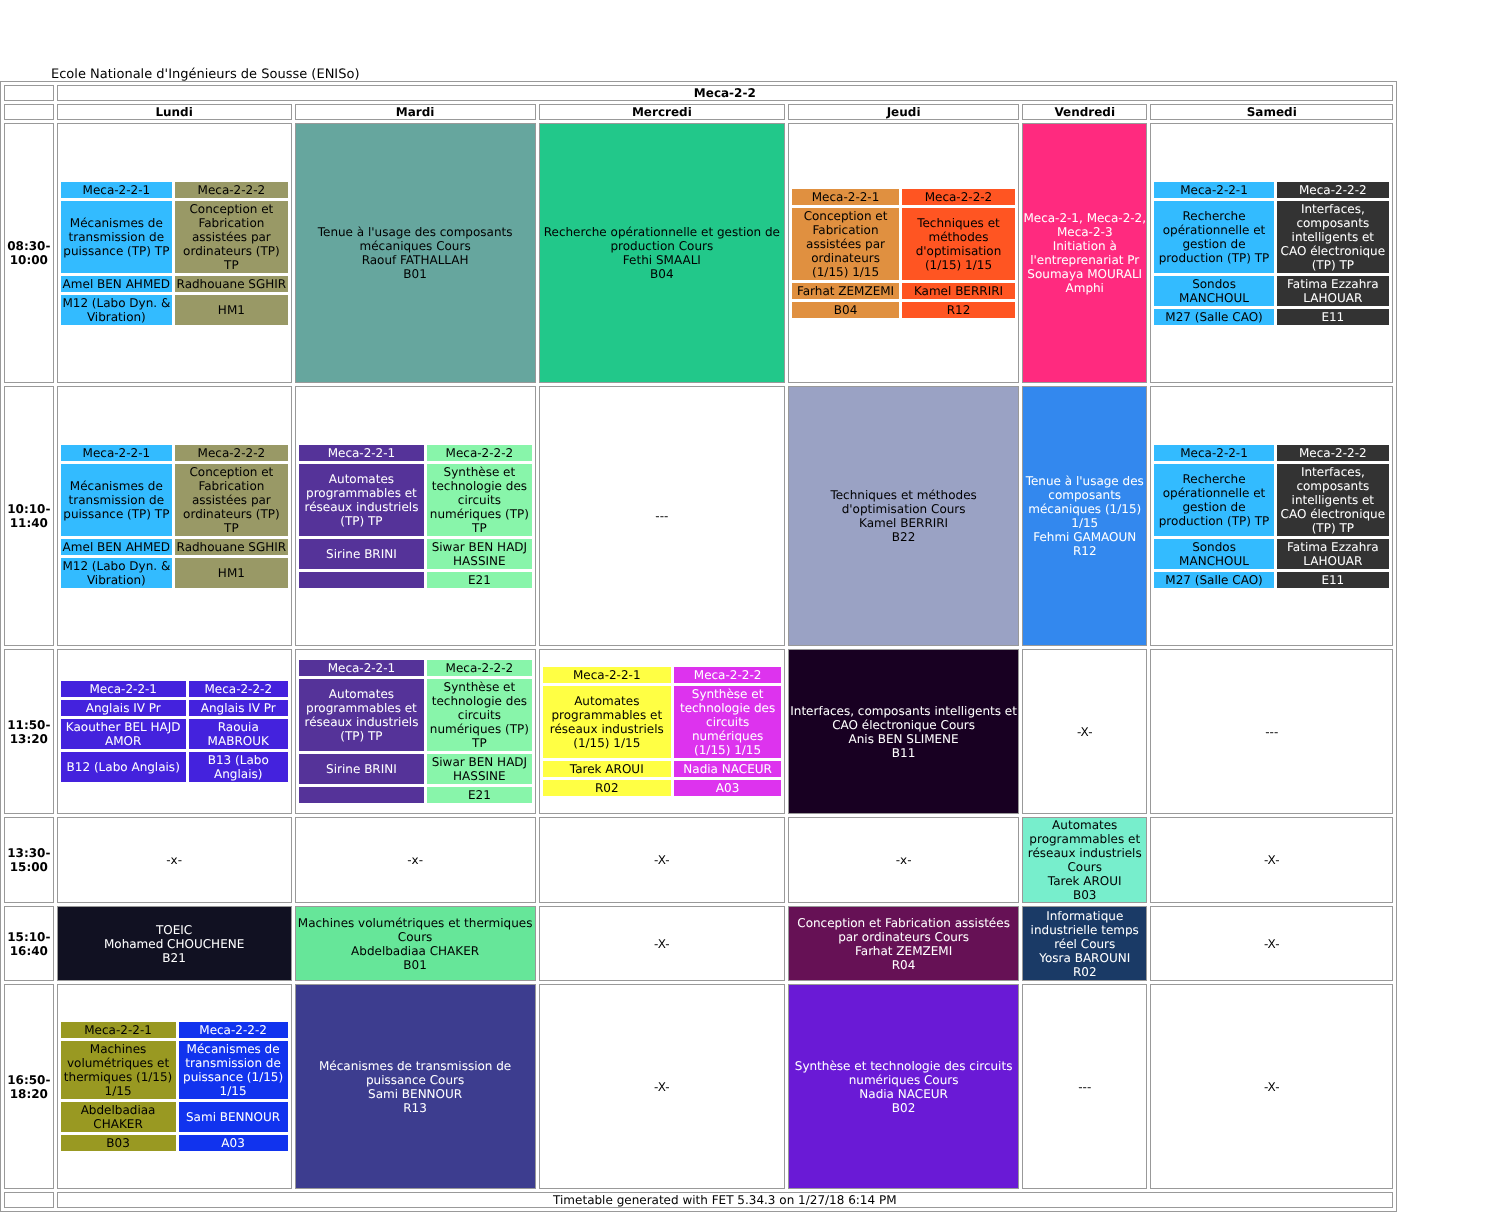Ecole Nationale d'Ingénieurs de Sousse (ENISo)
| | Meca-2-2 | | | | | |
| | Lundi | Mardi | Mercredi | Jeudi | Vendredi | Samedi |
| 08:30-10:00 | / Meca-2-2-1 / Meca-2-2-2 / / Mécanismes de transmission de puissance (TP) TP / Conception et Fabrication assistées par ordinateurs (TP) TP / / Amel BEN AHMED / Radhouane SGHIR / / M12 (Labo Dyn. & Vibration) / HM1 / | Tenue à l'usage des composants mécaniques Cours Raouf FATHALLAH B01 | Recherche opérationnelle et gestion de production Cours Fethi SMAALI B04 | / Meca-2-2-1 / Meca-2-2-2 / / Conception et Fabrication assistées par ordinateurs (1/15) 1/15 / Techniques et méthodes d'optimisation (1/15) 1/15 / / Farhat ZEMZEMI / Kamel BERRIRI / / B04 / R12 / | Meca-2-1, Meca-2-2, Meca-2-3 Initiation à l'entreprenariat Pr Soumaya MOURALI Amphi | / Meca-2-2-1 / Meca-2-2-2 / / Recherche opérationnelle et gestion de production (TP) TP / Interfaces, composants intelligents et CAO électronique (TP) TP / / Sondos MANCHOUL / Fatima Ezzahra LAHOUAR / / M27 (Salle CAO) / E11 / |
| 10:10-11:40 | / Meca-2-2-1 / Meca-2-2-2 / / Mécanismes de transmission de puissance (TP) TP / Conception et Fabrication assistées par ordinateurs (TP) TP / / Amel BEN AHMED / Radhouane SGHIR / / M12 (Labo Dyn. & Vibration) / HM1 / | / Meca-2-2-1 / Meca-2-2-2 / / Automates programmables et réseaux industriels (TP) TP / Synthèse et technologie des circuits numériques (TP) TP / / Sirine BRINI / Siwar BEN HADJ HASSINE / / / E21 / | --- | Techniques et méthodes d'optimisation Cours Kamel BERRIRI B22 | Tenue à l'usage des composants mécaniques (1/15) 1/15 Fehmi GAMAOUN R12 | / Meca-2-2-1 / Meca-2-2-2 / / Recherche opérationnelle et gestion de production (TP) TP / Interfaces, composants intelligents et CAO électronique (TP) TP / / Sondos MANCHOUL / Fatima Ezzahra LAHOUAR / / M27 (Salle CAO) / E11 / |
| 11:50-13:20 | / Meca-2-2-1 / Meca-2-2-2 / / Anglais IV Pr / Anglais IV Pr / / Kaouther BEL HAJD AMOR / Raouia MABROUK / / B12 (Labo Anglais) / B13 (Labo Anglais) / | / Meca-2-2-1 / Meca-2-2-2 / / Automates programmables et réseaux industriels (TP) TP / Synthèse et technologie des circuits numériques (TP) TP / / Sirine BRINI / Siwar BEN HADJ HASSINE / / / E21 / | / Meca-2-2-1 / Meca-2-2-2 / / Automates programmables et réseaux industriels (1/15) 1/15 / Synthèse et technologie des circuits numériques (1/15) 1/15 / / Tarek AROUI / Nadia NACEUR / / R02 / A03 / | Interfaces, composants intelligents et CAO électronique Cours Anis BEN SLIMENE B11 | -X- | --- |
| 13:30-15:00 | -x- | -x- | -X- | -x- | Automates programmables et réseaux industriels Cours Tarek AROUI B03 | -X- |
| 15:10-16:40 | TOEIC Mohamed CHOUCHENE B21 | Machines volumétriques et thermiques Cours Abdelbadiaa CHAKER B01 | -X- | Conception et Fabrication assistées par ordinateurs Cours Farhat ZEMZEMI R04 | Informatique industrielle temps réel Cours Yosra BAROUNI R02 | -X- |
| 16:50-18:20 | / Meca-2-2-1 / Meca-2-2-2 / / Machines volumétriques et thermiques (1/15) 1/15 / Mécanismes de transmission de puissance (1/15) 1/15 / / Abdelbadiaa CHAKER / Sami BENNOUR / / B03 / A03 / | Mécanismes de transmission de puissance Cours Sami BENNOUR R13 | -X- | Synthèse et technologie des circuits numériques Cours Nadia NACEUR B02 | --- | -X- |
| | Timetable generated with FET 5.34.3 on 1/27/18 6:14 PM | | | | | |